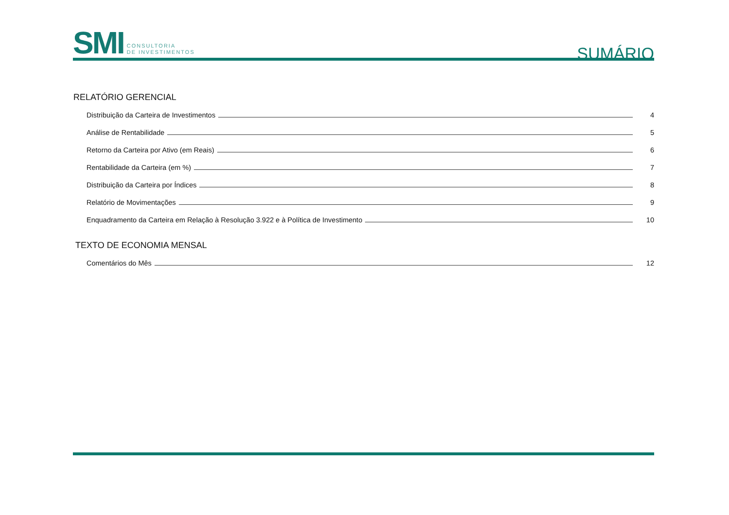SMI
CONSULTORIA
DE INVESTIMENTOS
SUMÁRIO
RELATÓRIO GERENCIAL
Distribuição da Carteira de Investimentos 4
Análise de Rentabilidade 5
Retorno da Carteira por Ativo (em Reais) 6
Rentabilidade da Carteira (em %) 7
Distribuição da Carteira por Índices 8
Relatório de Movimentações 9
Enquadramento da Carteira em Relação à Resolução 3.922 e à Política de Investimento 10
TEXTO DE ECONOMIA MENSAL
Comentários do Mês 12